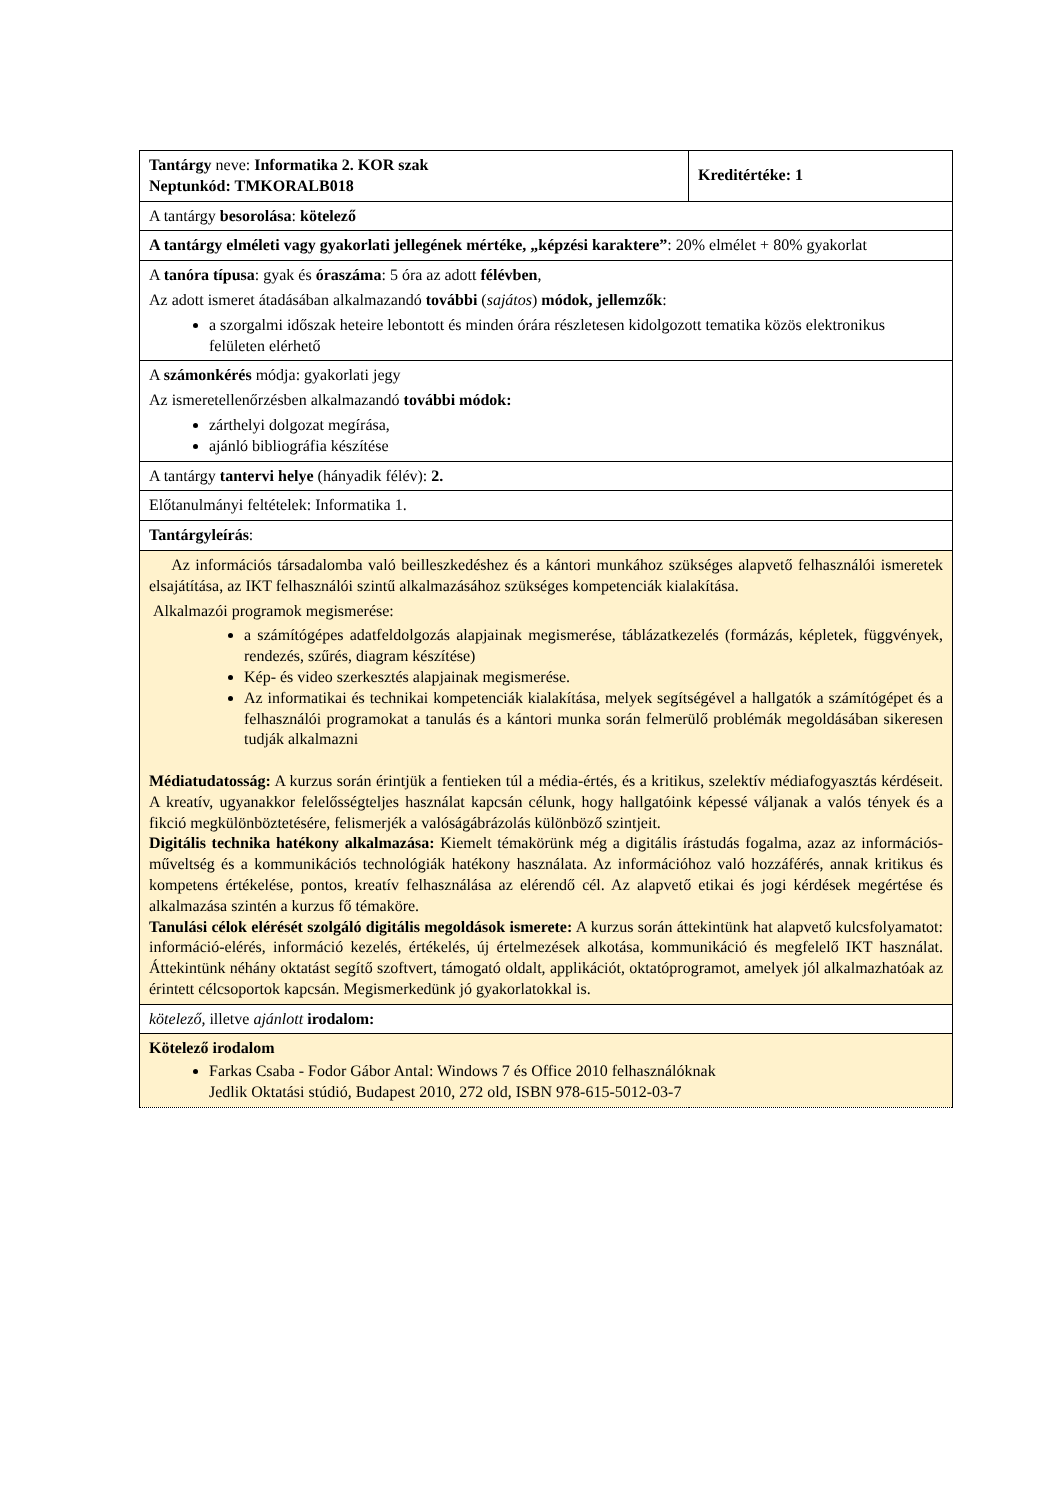| Tantárgy neve: Informatika 2. KOR szak Neptunkód: TMKORALB018 | Kreditértéke: 1 |
| A tantárgy besorolása : kötelező | |
| A tantárgy elméleti vagy gyakorlati jellegének mértéke, „képzési karaktere” : 20% elmélet + 80% gyakorlat | |
| A tanóra típusa : gyak és óraszáma : 5 óra az adott félévben , Az adott ismeret átadásában alkalmazandó további ( sajátos ) módok, jellemzők : a szorgalmi időszak heteire lebontott és minden órára részletesen kidolgozott tematika közös elektronikus felületen elérhető | |
| A számonkérés módja: gyakorlati jegy Az ismeretellenőrzésben alkalmazandó további módok: zárthelyi dolgozat megírása, ajánló bibliográfia készítése | |
| A tantárgy tantervi helye (hányadik félév): 2. | |
| Előtanulmányi feltételek: Informatika 1. | |
| Tantárgyleírás : | |
| Az információs társadalomba való beilleszkedéshez és a kántori munkához szükséges alapvető felhasználói ismeretek elsajátítása, az IKT felhasználói szintű alkalmazásához szükséges kompetenciák kialakítása. Alkalmazói programok megismerése: a számítógépes adatfeldolgozás alapjainak megismerése, táblázatkezelés (formázás, képletek, függvények, rendezés, szűrés, diagram készítése) Kép- és video szerkesztés alapjainak megismerése. Az informatikai és technikai kompetenciák kialakítása, melyek segítségével a hallgatók a számítógépet és a felhasználói programokat a tanulás és a kántori munka során felmerülő problémák megoldásában sikeresen tudják alkalmazni Médiatudatosság: A kurzus során érintjük a fentieken túl a média-értés, és a kritikus, szelektív médiafogyasztás kérdéseit. A kreatív, ugyanakkor felelősségteljes használat kapcsán célunk, hogy hallgatóink képessé váljanak a valós tények és a fikció megkülönböztetésére, felismerjék a valóságábrázolás különböző szintjeit. Digitális technika hatékony alkalmazása: Kiemelt témakörünk még a digitális írástudás fogalma, azaz az információs-műveltség és a kommunikációs technológiák hatékony használata. Az információhoz való hozzáférés, annak kritikus és kompetens értékelése, pontos, kreatív felhasználása az elérendő cél. Az alapvető etikai és jogi kérdések megértése és alkalmazása szintén a kurzus fő témaköre. Tanulási célok elérését szolgáló digitális megoldások ismerete: A kurzus során áttekintünk hat alapvető kulcsfolyamatot: információ-elérés, információ kezelés, értékelés, új értelmezések alkotása, kommunikáció és megfelelő IKT használat. Áttekintünk néhány oktatást segítő szoftvert, támogató oldalt, applikációt, oktatóprogramot, amelyek jól alkalmazhatóak az érintett célcsoportok kapcsán. Megismerkedünk jó gyakorlatokkal is. | |
| kötelező, illetve ajánlott irodalom: | |
| Kötelező irodalom Farkas Csaba - Fodor Gábor Antal: Windows 7 és Office 2010 felhasználóknak Jedlik Oktatási stúdió, Budapest 2010, 272 old, ISBN 978-615-5012-03-7 | |